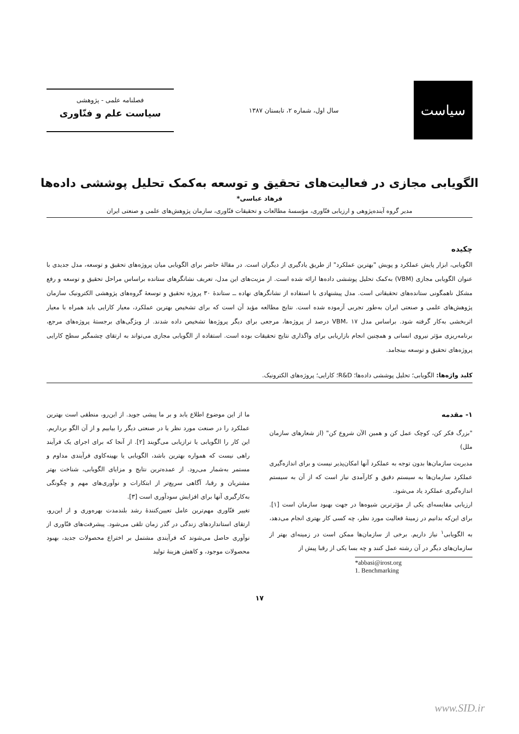سیاست
سال اول، شماره ۲، تابستان ۱۳۸۷
فصلنامه علمی - پژوهشی
سیاست علم و فنّاوری
الگویابی مجازی در فعالیت‌های تحقیق و توسعه به‌کمک تحلیل پوششی داده‌ها
فرهاد عباسی*
مدیر گروه آینده‌پژوهی و ارزیابی فنّاوری، مؤسسهٔ مطالعات و تحقیقات فنّاوری، سازمان پژوهش‌های علمی و صنعتی ایران
چکیده
الگویابی، ابزار پایش عملکرد و پویش "بهترین عملکرد" از طریق یادگیری از دیگران است. در مقالهٔ حاضر برای الگویابی میان پروژه‌های تحقیق و توسعه، مدل جدیدی با عنوان الگویابی مجازی (VBM) به‌کمک تحلیل پوششی داده‌ها ارائه شده است. از مزیت‌های این مدل، تعریف نشانگرهای ستانده براساس مراحل تحقیق و توسعه و رفع مشکل ناهمگونی ستانده‌های تحقیقاتی است. مدل پیشنهادی با استفاده از نشانگرهای نهاده ــ ستاندهٔ ۳۰ پروژه تحقیق و توسعهٔ گروه‌های پژوهشی الکترونیک سازمان پژوهش‌های علمی و صنعتی ایران به‌طور تجربی آزموده شده است. نتایج مطالعه مؤید آن است که برای تشخیص بهترین عملکرد، معیار کارایی باید همراه با معیار اثربخشی به‌کار گرفته شود. براساس مدل VBM، ۱۷ درصد از پروژه‌ها، مرجعی برای دیگر پروژه‌ها تشخیص داده شدند. از ویژگی‌های برجستهٔ پروژه‌های مرجع، برنامه‌ریزی مؤثر نیروی انسانی و همچنین انجام بازاریابی برای واگذاری نتایج تحقیقات بوده است. استفاده از الگویابی مجازی می‌تواند به ارتقای چشمگیر سطح کارایی پروژه‌های تحقیق و توسعه بینجامد.
کلید واژه‌ها: الگویابی؛ تحلیل پوششی داده‌ها؛ R&D؛ کارایی؛ پروژه‌های الکترونیک.
۱- مقدمه
"بزرگ فکر کن، کوچک عمل کن و همین الآن شروع کن" (از شعارهای سازمان ملل)
مدیریت سازمان‌ها بدون توجه به عملکرد آنها امکان‌پذیر نیست و برای اندازه‌گیری عملکرد سازمان‌ها به سیستم دقیق و کارآمدی نیاز است که از آن به سیستم اندازه‌گیری عملکرد یاد می‌شود.
ارزیابی مقایسه‌ای یکی از مؤثرترین شیوه‌ها در جهت بهبود سازمان است [۱]. برای این‌که بدانیم در زمینهٔ فعالیت مورد نظر، چه کسی کار بهتری انجام می‌دهد، به الگویابی<sup>۱</sup> نیاز داریم. برخی از سازمان‌ها ممکن است در زمینه‌ای بهتر از سازمان‌های دیگر در آن رشته عمل کنند و چه بسا یکی از رقبا پیش از
*abbasi@irost.org
1. Benchmarking
ما از این موضوع اطلاع یابد و بر ما پیشی جوید. از این‌رو، منطقی است بهترین عملکرد را در صنعت مورد نظر یا در صنعتی دیگر را بیابیم و از آن الگو برداریم. این کار را الگویابی یا ترازیابی می‌گویند [۲]. از آنجا که برای اجرای یک فرآیند راهی نیست که همواره بهترین باشد، الگویابی یا بهینه‌کاوی فرآیندی مداوم و مستمر به‌شمار می‌رود. از عمده‌ترین نتایج و مزایای الگویابی، شناخت بهتر مشتریان و رقبا، آگاهی سریع‌تر از ابتکارات و نوآوری‌های مهم و چگونگی به‌کارگیری آنها برای افزایش سودآوری است [۳].
تغییر فنّاوری مهم‌ترین عامل تعیین‌کنندهٔ رشد بلندمدت بهره‌وری و از این‌رو، ارتقای استانداردهای زندگی در گذر زمان تلقی می‌شود. پیشرفت‌های فنّاوری از نوآوری حاصل می‌شوند که فرآیندی مشتمل بر اختراع محصولات جدید، بهبود محصولات موجود، و کاهش هزینهٔ تولید
۱۷
www.SID.ir